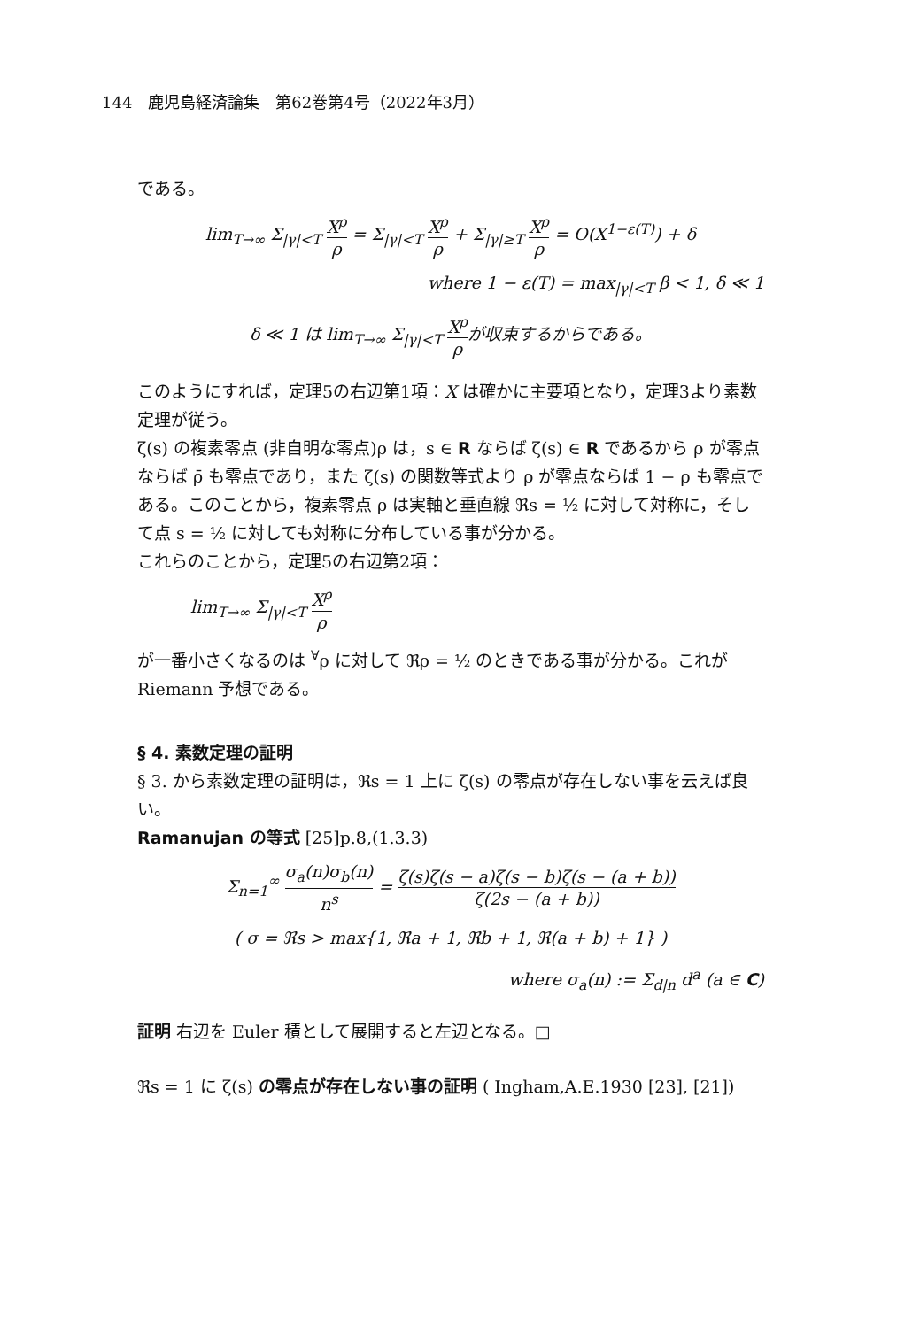144　鹿児島経済論集　第62巻第4号（2022年3月）
である。
lim<sub>T→∞</sub> Σ<sub>|γ|<T</sub> X<sup>ρ</sup> ρ = Σ<sub>|γ|<T</sub> X<sup>ρ</sup> ρ + Σ<sub>|γ|≥T</sub> X<sup>ρ</sup> ρ = O(X<sup>1−ε(T)</sup>) + δ
where 1 − ε(T) = max<sub>|γ|<T</sub> β < 1, δ ≪ 1
δ ≪ 1 は lim<sub>T→∞</sub> Σ<sub>|γ|<T</sub> X<sup>ρ</sup> ρが収束するからである。
このようにすれば，定理5の右辺第1項：X は確かに主要項となり，定理3より素数定理が従う。
ζ(s) の複素零点 (非自明な零点)ρ は，s ∈ R ならば ζ(s) ∈ R であるから ρ が零点ならば ρ̄ も零点であり，また ζ(s) の関数等式より ρ が零点ならば 1 − ρ も零点である。このことから，複素零点 ρ は実軸と垂直線 ℜs = ½ に対して対称に，そして点 s = ½ に対しても対称に分布している事が分かる。
これらのことから，定理5の右辺第2項：
lim<sub>T→∞</sub> Σ<sub>|γ|<T</sub> X<sup>ρ</sup> ρ
が一番小さくなるのは <sup>∀</sup>ρ に対して ℜρ = ½ のときである事が分かる。これが Riemann 予想である。
§ 4. 素数定理の証明
§ 3. から素数定理の証明は，ℜs = 1 上に ζ(s) の零点が存在しない事を云えば良い。
Ramanujan の等式 [25]p.8,(1.3.3)
Σ<sub>n=1</sub><sup>∞</sup> σ<sub>a</sub>(n)σ<sub>b</sub>(n) n<sup>s</sup> = ζ(s)ζ(s − a)ζ(s − b)ζ(s − (a + b)) ζ(2s − (a + b))
( σ = ℜs > max{1, ℜa + 1, ℜb + 1, ℜ(a + b) + 1} )
where σ<sub>a</sub>(n) := Σ<sub>d|n</sub> d<sup>a</sup> (a ∈ C)
証明 右辺を Euler 積として展開すると左辺となる。□
ℜs = 1 に ζ(s) の零点が存在しない事の証明 ( Ingham,A.E.1930 [23], [21])